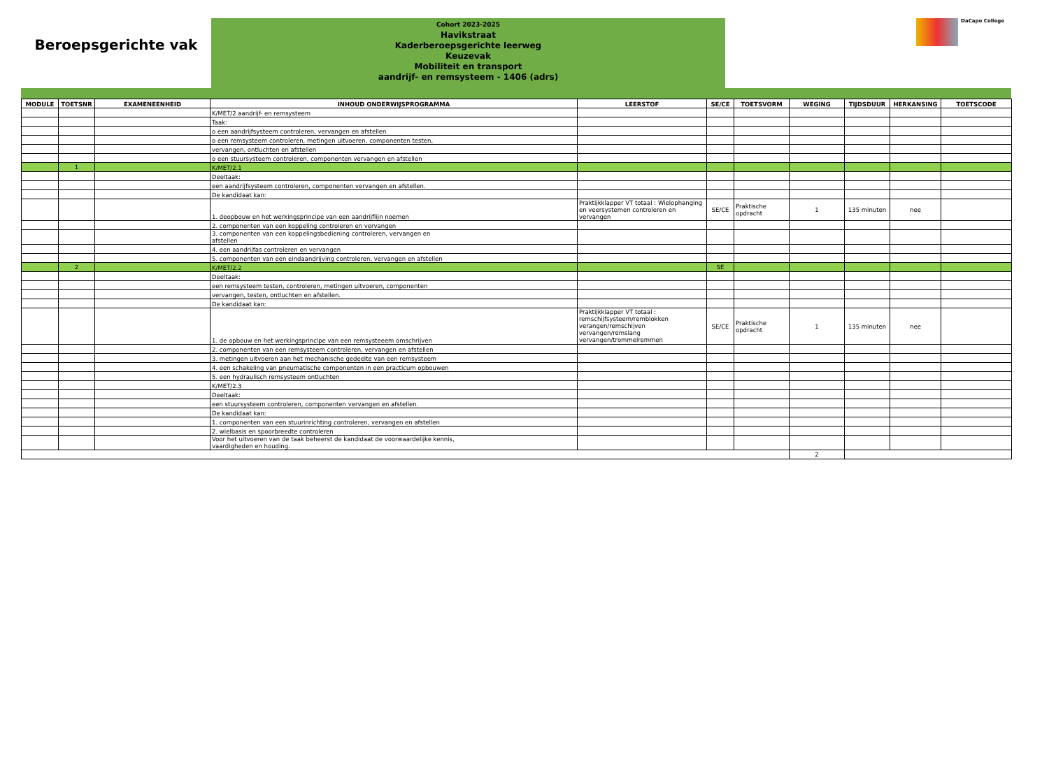Beroepsgerichte vak
Cohort 2023-2025
Havikstraat
Kaderberoepsgerichte leerweg
Keuzevak
Mobiliteit en transport
aandrijf- en remsysteem - 1406 (adrs)
DaCapo College
| MODULE | TOETSNR | EXAMENEENHEID | INHOUD ONDERWIJSPROGRAMMA | LEERSTOF | SE/CE | TOETSVORM | WEGING | TIJDSDUUR | HERKANSING | TOETSCODE |
| --- | --- | --- | --- | --- | --- | --- | --- | --- | --- | --- |
| | | | K/MET/2 aandrijf- en remsysteem | | | | | | | |
| | | | Taak: | | | | | | | |
| | | | o een aandrijfsysteem controleren, vervangen en afstellen | | | | | | | |
| | | | o een remsysteem controleren, metingen uitvoeren, componenten testen, | | | | | | | |
| | | | vervangen, ontluchten en afstellen | | | | | | | |
| | | | o een stuursysteem controleren, componenten vervangen en afstellen | | | | | | | |
| | 1 | | K/MET/2.1 | | | | | | | |
| | | | Deeltaak: | | | | | | | |
| | | | een aandrijfsysteem controleren, componenten vervangen en afstellen. | | | | | | | |
| | | | De kandidaat kan: | | | | | | | |
| | | | 1. deopbouw en het werkingsprincipe van een aandrijflijn noemen | Praktijkklapper VT totaal : Wielophanging en veersystemen controleren en vervangen | SE/CE | Praktische opdracht | 1 | 135 minuten | nee | |
| | | | 2. componenten van een koppeling controleren en vervangen | | | | | | | |
| | | | 3. componenten van een koppelingsbediening controleren, vervangen en afstellen | | | | | | | |
| | | | 4. een aandrijfas controleren en vervangen | | | | | | | |
| | | | 5. componenten van een eindaandrijving controleren, vervangen en afstellen | | | | | | | |
| | 2 | | K/MET/2.2 | | SE | | | | | |
| | | | Deeltaak: | | | | | | | |
| | | | een remsysteem testen, controleren, metingen uitvoeren, componenten | | | | | | | |
| | | | vervangen, testen, ontluchten en afstellen. | | | | | | | |
| | | | De kandidaat kan: | | | | | | | |
| | | | 1. de opbouw en het werkingsprincipe van een remsysteeem omschrijven | Praktijkklapper VT totaal : remschijfsysteem/remblokken verangen/remschijven vervangen/remslang vervangen/trommelremmen | SE/CE | Praktische opdracht | 1 | 135 minuten | nee | |
| | | | 2. componenten van een remsysteem controleren, vervangen en afstellen | | | | | | | |
| | | | 3. metingen uitvoeren aan het mechanische gedeelte van een remsysteem | | | | | | | |
| | | | 4. een schakeling van pneumatische componenten in een practicum opbouwen | | | | | | | |
| | | | 5. een hydraulisch remsysteem ontluchten | | | | | | | |
| | | | K/MET/2.3 | | | | | | | |
| | | | Deeltaak: | | | | | | | |
| | | | een stuursysteem controleren, componenten vervangen en afstellen. | | | | | | | |
| | | | De kandidaat kan: | | | | | | | |
| | | | 1. componenten van een stuurinrichting controleren, vervangen en afstellen | | | | | | | |
| | | | 2. wielbasis en spoorbreedte controleren | | | | | | | |
| | | | Voor het uitvoeren van de taak beheerst de kandidaat de voorwaardelijke kennis, vaardigheden en houding. | | | | | | | |
| | | | | | | | 2 | | | |